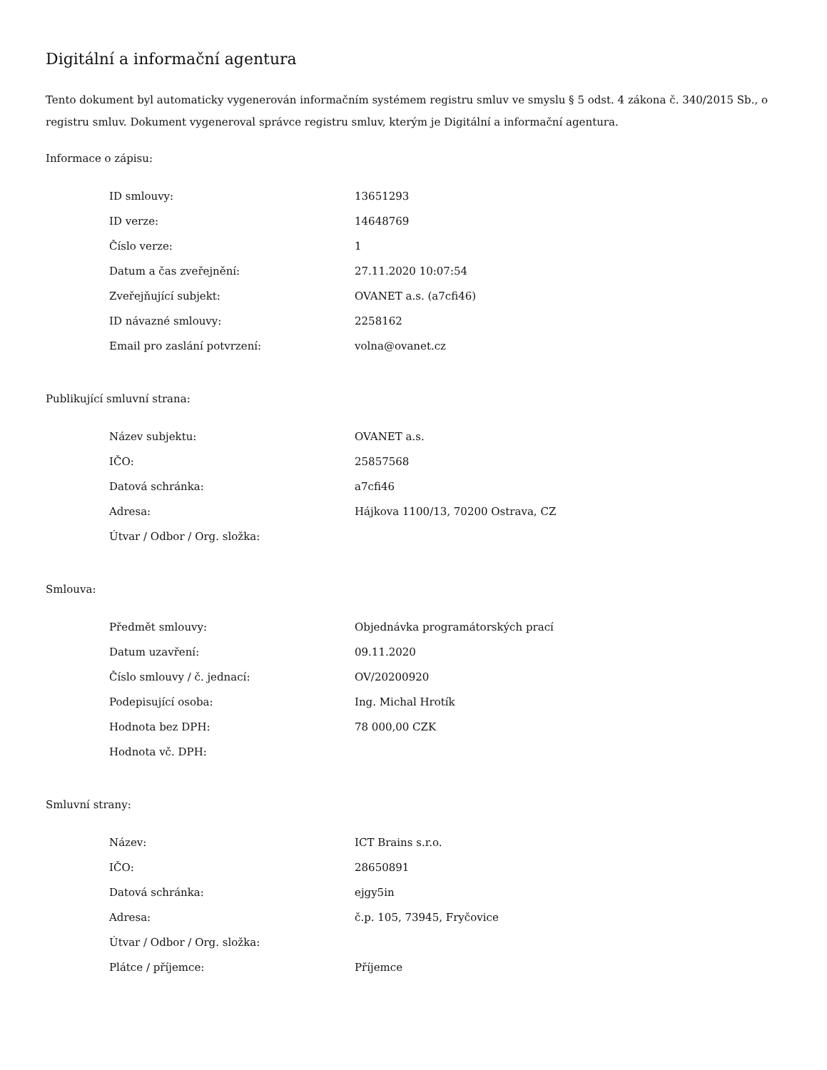Digitální a informační agentura
Tento dokument byl automaticky vygenerován informačním systémem registru smluv ve smyslu § 5 odst. 4 zákona č. 340/2015 Sb., o registru smluv. Dokument vygeneroval správce registru smluv, kterým je Digitální a informační agentura.
Informace o zápisu:
| ID smlouvy: | 13651293 |
| ID verze: | 14648769 |
| Číslo verze: | 1 |
| Datum a čas zveřejnění: | 27.11.2020 10:07:54 |
| Zveřejňující subjekt: | OVANET a.s. (a7cfi46) |
| ID návazné smlouvy: | 2258162 |
| Email pro zaslání potvrzení: | volna@ovanet.cz |
Publikující smluvní strana:
| Název subjektu: | OVANET a.s. |
| IČO: | 25857568 |
| Datová schránka: | a7cfi46 |
| Adresa: | Hájkova 1100/13, 70200 Ostrava, CZ |
| Útvar / Odbor / Org. složka: | |
Smlouva:
| Předmět smlouvy: | Objednávka programátorských prací |
| Datum uzavření: | 09.11.2020 |
| Číslo smlouvy / č. jednací: | OV/20200920 |
| Podepisující osoba: | Ing. Michal Hrotík |
| Hodnota bez DPH: | 78 000,00 CZK |
| Hodnota vč. DPH: | |
Smluvní strany:
| Název: | ICT Brains s.r.o. |
| IČO: | 28650891 |
| Datová schránka: | ejgy5in |
| Adresa: | č.p. 105, 73945, Fryčovice |
| Útvar / Odbor / Org. složka: | |
| Plátce / příjemce: | Příjemce |